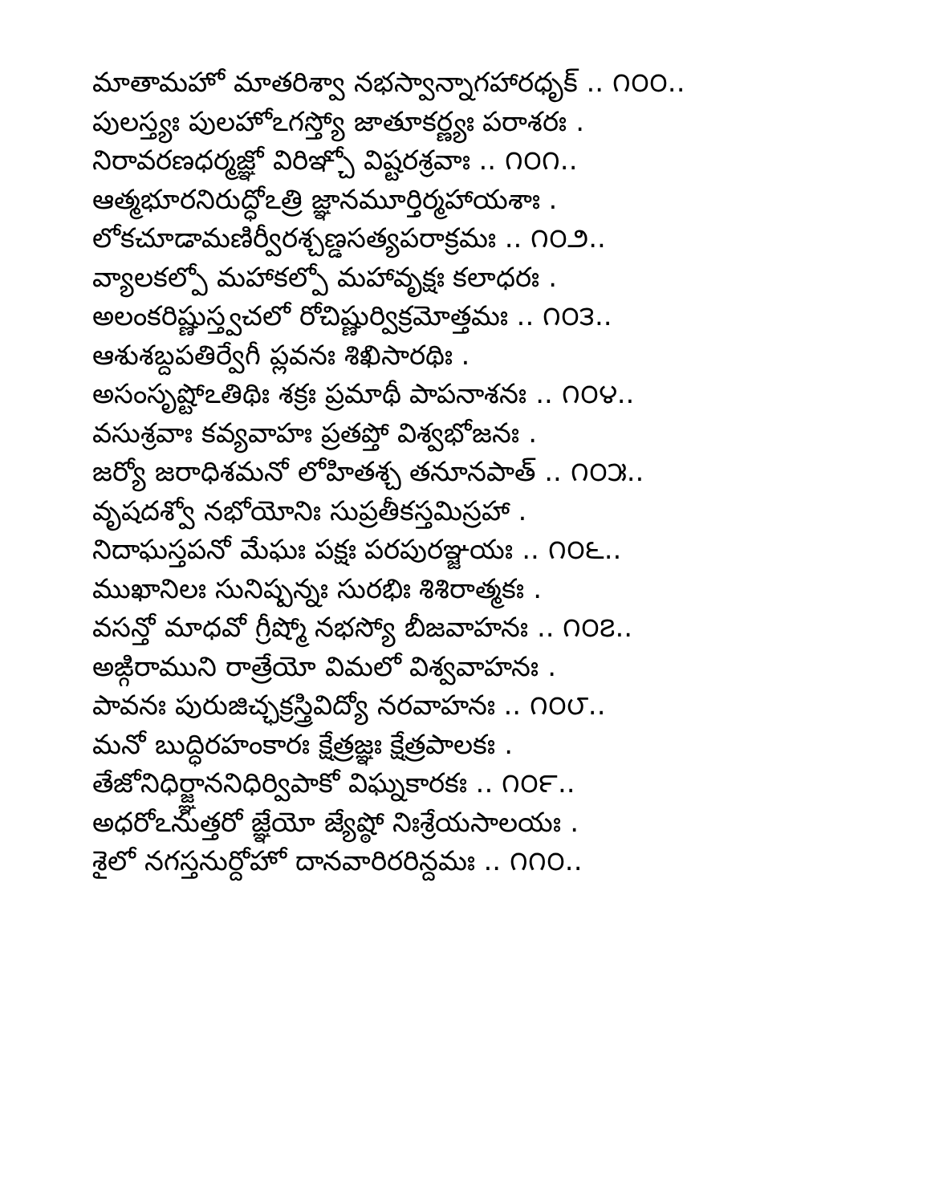మాతామహో మాతరిశ్వా నభస్వాన్నాగహారధృక్ .. ౧౦౦..
పులస్త్యః పులహోఽగస్త్యో జాతూకర్ణ్యః పరాశరః .
నిరావరణధర్మజ్ఞో విరిఞ్చో విష్టరశ్రవాః .. ౧౦౧..
ఆత్మభూరనిరుద్ధోఽత్రి జ్ఞానమూర్తిర్మహాయశాః .
లోకచూడామణిర్వీరశ్చణ్డసత్యపరాక్రమః .. ౧౦౨..
వ్యాలకల్పో మహాకల్పో మహావృక్షః కలాధరః .
అలంకరిష్ణుస్త్వచలో రోచిష్ణుర్విక్రమోత్తమః .. ౧౦౩..
ఆశుశబ్దపతిర్వేగీ ప్లవనః శిఖిసారథిః .
అసంసృష్టోఽతిథిః శక్రః ప్రమాథీ పాపనాశనః .. ౧౦౪..
వసుశ్రవాః కవ్యవాహః ప్రతప్తో విశ్వభోజనః .
జర్యో జరాధిశమనో లోహితశ్చ తనూనపాత్ .. ౧౦౫..
వృషదశ్వో నభోయోనిః సుప్రతీకస్తమిస్రహా .
నిదాఘస్తపనో మేఘః పక్షః పరపురఞ్జయః .. ౧౦౬..
ముఖానిలః సునిష్పన్నః సురభిః శిశిరాత్మకః .
వసన్తో మాధవో గ్రీష్మో నభస్యో బీజవాహనః .. ౧౦౭..
అఙ్గిరాముని రాత్రేయో విమలో విశ్వవాహనః .
పావనః పురుజిచ్ఛక్రస్త్రివిద్యో నరవాహనః .. ౧౦౮..
మనో బుద్ధిరహంకారః క్షేత్రజ్ఞః క్షేత్రపాలకః .
తేజోనిధిర్జ్ఞాననిధిర్విపాకో విఘ్నకారకః .. ౧౦౯..
అధరోఽనుత్తరో జ్ఞేయో జ్యేష్ఠో నిఃశ్రేయసాలయః .
శైలో నగస్తనుర్దోహో దానవారిరరిన్దమః .. ౧౧౦..